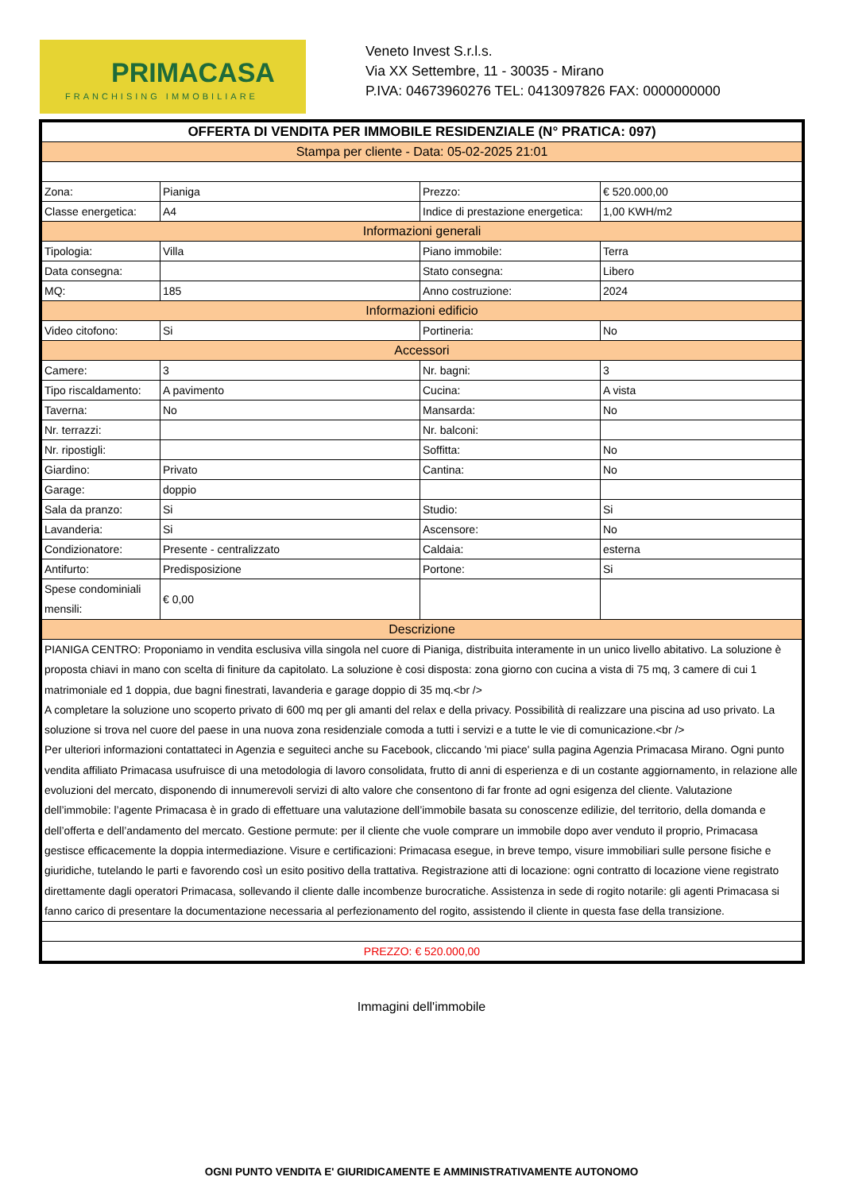PRIMACASA
FRANCHISING IMMOBILIARE
Veneto Invest S.r.l.s.
Via XX Settembre, 11 - 30035 - Mirano
P.IVA: 04673960276 TEL: 0413097826 FAX: 0000000000
| OFFERTA DI VENDITA PER IMMOBILE RESIDENZIALE (N° PRATICA: 097) | | | |
| --- | --- | --- | --- |
| Stampa per cliente - Data: 05-02-2025 21:01 | | | |
| Zona: | Pianiga | Prezzo: | € 520.000,00 |
| Classe energetica: | A4 | Indice di prestazione energetica: | 1,00 KWH/m2 |
| Informazioni generali | | | |
| Tipologia: | Villa | Piano immobile: | Terra |
| Data consegna: | | Stato consegna: | Libero |
| MQ: | 185 | Anno costruzione: | 2024 |
| Informazioni edificio | | | |
| Video citofono: | Si | Portineria: | No |
| Accessori | | | |
| Camere: | 3 | Nr. bagni: | 3 |
| Tipo riscaldamento: | A pavimento | Cucina: | A vista |
| Taverna: | No | Mansarda: | No |
| Nr. terrazzi: | | Nr. balconi: | |
| Nr. ripostigli: | | Soffitta: | No |
| Giardino: | Privato | Cantina: | No |
| Garage: | doppio | | |
| Sala da pranzo: | Si | Studio: | Si |
| Lavanderia: | Si | Ascensore: | No |
| Condizionatore: | Presente - centralizzato | Caldaia: | esterna |
| Antifurto: | Predisposizione | Portone: | Si |
| Spese condominiali mensili: | € 0,00 | | |
| Descrizione | | | |
| PIANIGA CENTRO: Proponiamo in vendita esclusiva villa singola nel cuore di Pianiga, distribuita interamente in un unico livello abitativo. La soluzione è proposta chiavi in mano con scelta di finiture da capitolato. La soluzione è cosi disposta: zona giorno con cucina a vista di 75 mq, 3 camere di cui 1 matrimoniale ed 1 doppia, due bagni finestrati, lavanderia e garage doppio di 35 mq.<br /> A completare la soluzione uno scoperto privato di 600 mq per gli amanti del relax e della privacy. Possibilità di realizzare una piscina ad uso privato. La soluzione si trova nel cuore del paese in una nuova zona residenziale comoda a tutti i servizi e a tutte le vie di comunicazione.<br /> Per ulteriori informazioni contattateci in Agenzia e seguiteci anche su Facebook, cliccando 'mi piace' sulla pagina Agenzia Primacasa Mirano. Ogni punto vendita affiliato Primacasa usufruisce di una metodologia di lavoro consolidata, frutto di anni di esperienza e di un costante aggiornamento, in relazione alle evoluzioni del mercato, disponendo di innumerevoli servizi di alto valore che consentono di far fronte ad ogni esigenza del cliente. Valutazione dell’immobile: l’agente Primacasa è in grado di effettuare una valutazione dell’immobile basata su conoscenze edilizie, del territorio, della domanda e dell’offerta e dell’andamento del mercato. Gestione permute: per il cliente che vuole comprare un immobile dopo aver venduto il proprio, Primacasa gestisce efficacemente la doppia intermediazione. Visure e certificazioni: Primacasa esegue, in breve tempo, visure immobiliari sulle persone fisiche e giuridiche, tutelando le parti e favorendo così un esito positivo della trattativa. Registrazione atti di locazione: ogni contratto di locazione viene registrato direttamente dagli operatori Primacasa, sollevando il cliente dalle incombenze burocratiche. Assistenza in sede di rogito notarile: gli agenti Primacasa si fanno carico di presentare la documentazione necessaria al perfezionamento del rogito, assistendo il cliente in questa fase della transizione. | | | |
| PREZZO: € 520.000,00 | | | |
Immagini dell'immobile
OGNI PUNTO VENDITA E' GIURIDICAMENTE E AMMINISTRATIVAMENTE AUTONOMO